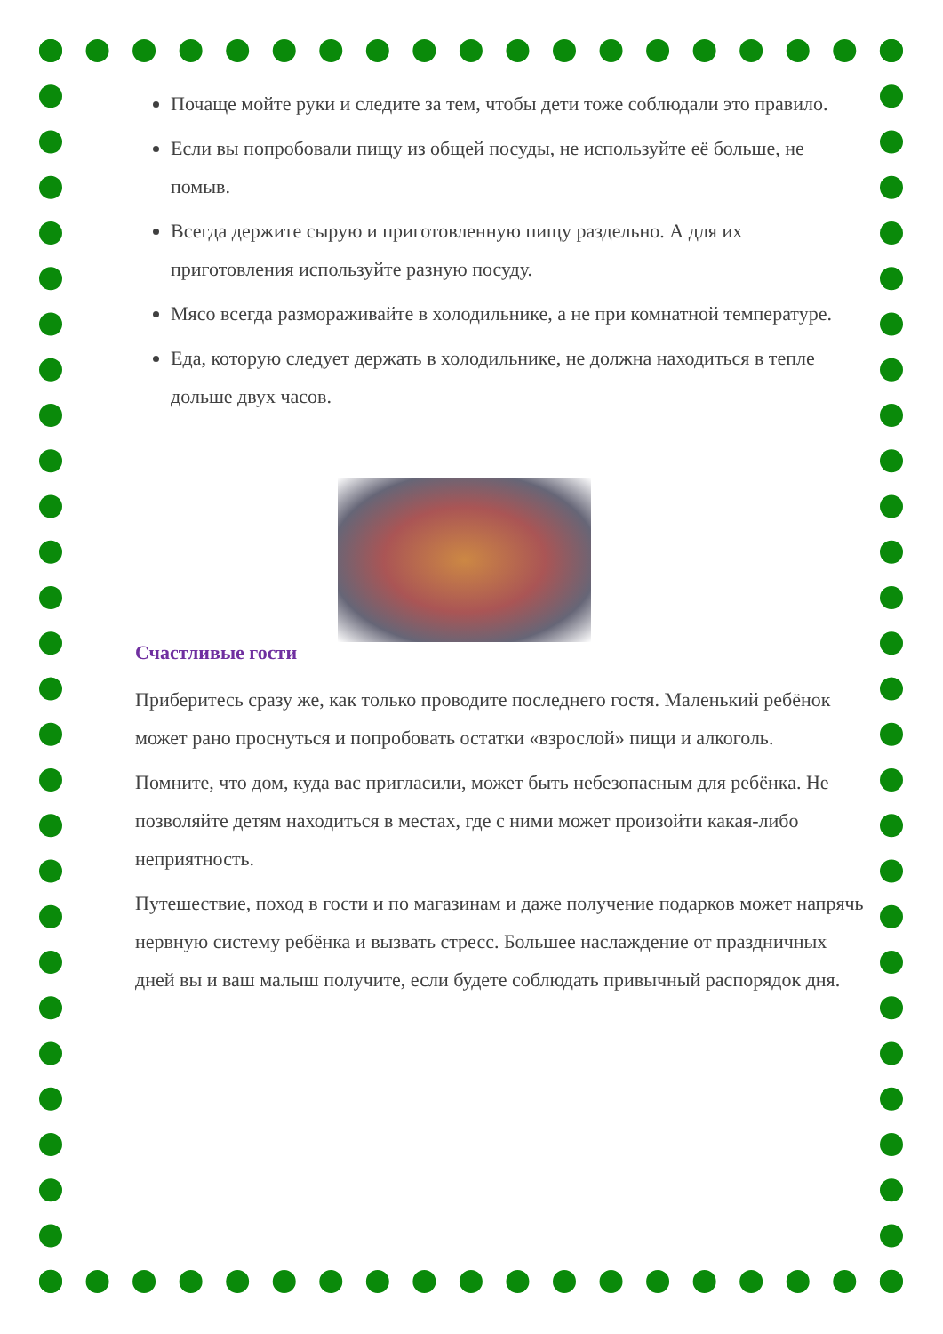Почаще мойте руки и следите за тем, чтобы дети тоже соблюдали это правило.
Если вы попробовали пищу из общей посуды, не используйте её больше, не помыв.
Всегда держите сырую и приготовленную пищу раздельно. А для их приготовления используйте разную посуду.
Мясо всегда размораживайте в холодильнике, а не при комнатной температуре.
Еда, которую следует держать в холодильнике, не должна находиться в тепле дольше двух часов.
Счастливые гости
Приберитесь сразу же, как только проводите последнего гостя. Маленький ребёнок может рано проснуться и попробовать остатки «взрослой» пищи и алкоголь.
Помните, что дом, куда вас пригласили, может быть небезопасным для ребёнка. Не позволяйте детям находиться в местах, где с ними может произойти какая-либо неприятность.
Путешествие, поход в гости и по магазинам и даже получение подарков может напрячь нервную систему ребёнка и вызвать стресс. Большее наслаждение от праздничных дней вы и ваш малыш получите, если будете соблюдать привычный распорядок дня.